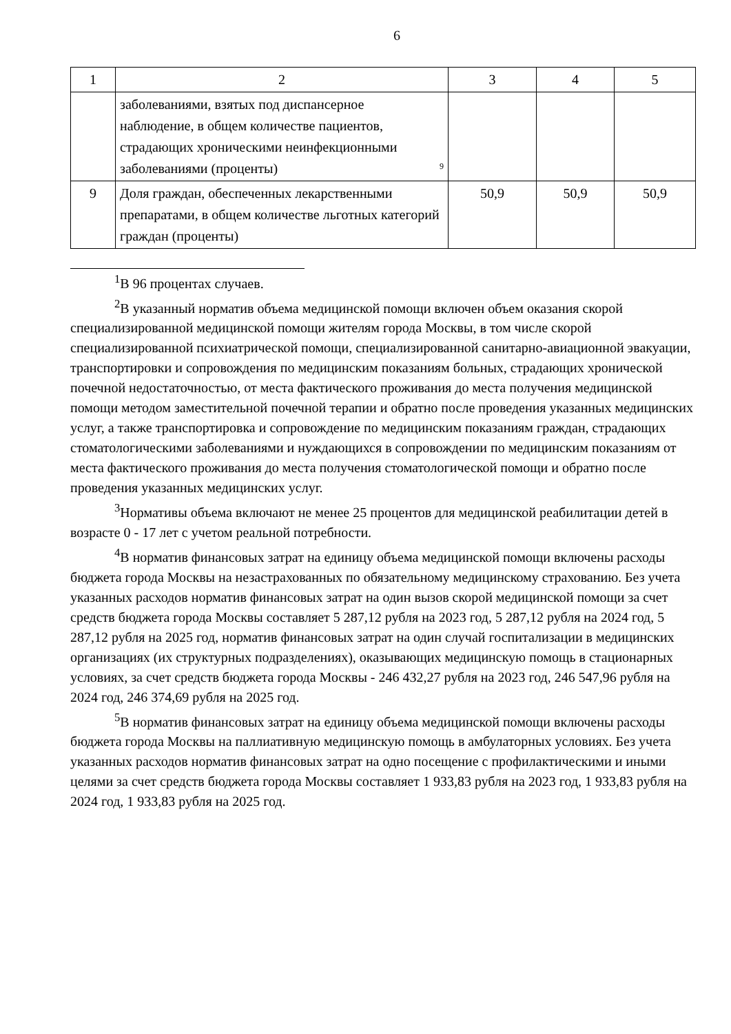6
| 1 | 2 | 3 | 4 | 5 |
| --- | --- | --- | --- | --- |
| | 9 заболеваниями, взятых под диспансерное наблюдение, в общем количестве пациентов, страдающих хроническими неинфекционными заболеваниями (проценты) | | | |
| 9 | Доля граждан, обеспеченных лекарственными препаратами, в общем количестве льготных категорий граждан (проценты) | 50,9 | 50,9 | 50,9 |
<sup>1</sup> В 96 процентах случаев.
<sup>2</sup> В указанный норматив объема медицинской помощи включен объем оказания скорой специализированной медицинской помощи жителям города Москвы, в том числе скорой специализированной психиатрической помощи, специализированной санитарно-авиационной эвакуации, транспортировки и сопровождения по медицинским показаниям больных, страдающих хронической почечной недостаточностью, от места фактического проживания до места получения медицинской помощи методом заместительной почечной терапии и обратно после проведения указанных медицинских услуг, а также транспортировка и сопровождение по медицинским показаниям граждан, страдающих стоматологическими заболеваниями и нуждающихся в сопровождении по медицинским показаниям от места фактического проживания до места получения стоматологической помощи и обратно после проведения указанных медицинских услуг.
<sup>3</sup> Нормативы объема включают не менее 25 процентов для медицинской реабилитации детей в возрасте 0 - 17 лет с учетом реальной потребности.
<sup>4</sup> В норматив финансовых затрат на единицу объема медицинской помощи включены расходы бюджета города Москвы на незастрахованных по обязательному медицинскому страхованию. Без учета указанных расходов норматив финансовых затрат на один вызов скорой медицинской помощи за счет средств бюджета города Москвы составляет 5 287,12 рубля на 2023 год, 5 287,12 рубля на 2024 год, 5 287,12 рубля на 2025 год, норматив финансовых затрат на один случай госпитализации в медицинских организациях (их структурных подразделениях), оказывающих медицинскую помощь в стационарных условиях, за счет средств бюджета города Москвы - 246 432,27 рубля на 2023 год, 246 547,96 рубля на 2024 год, 246 374,69 рубля на 2025 год.
<sup>5</sup> В норматив финансовых затрат на единицу объема медицинской помощи включены расходы бюджета города Москвы на паллиативную медицинскую помощь в амбулаторных условиях. Без учета указанных расходов норматив финансовых затрат на одно посещение с профилактическими и иными целями за счет средств бюджета города Москвы составляет 1 933,83 рубля на 2023 год, 1 933,83 рубля на 2024 год, 1 933,83 рубля на 2025 год.